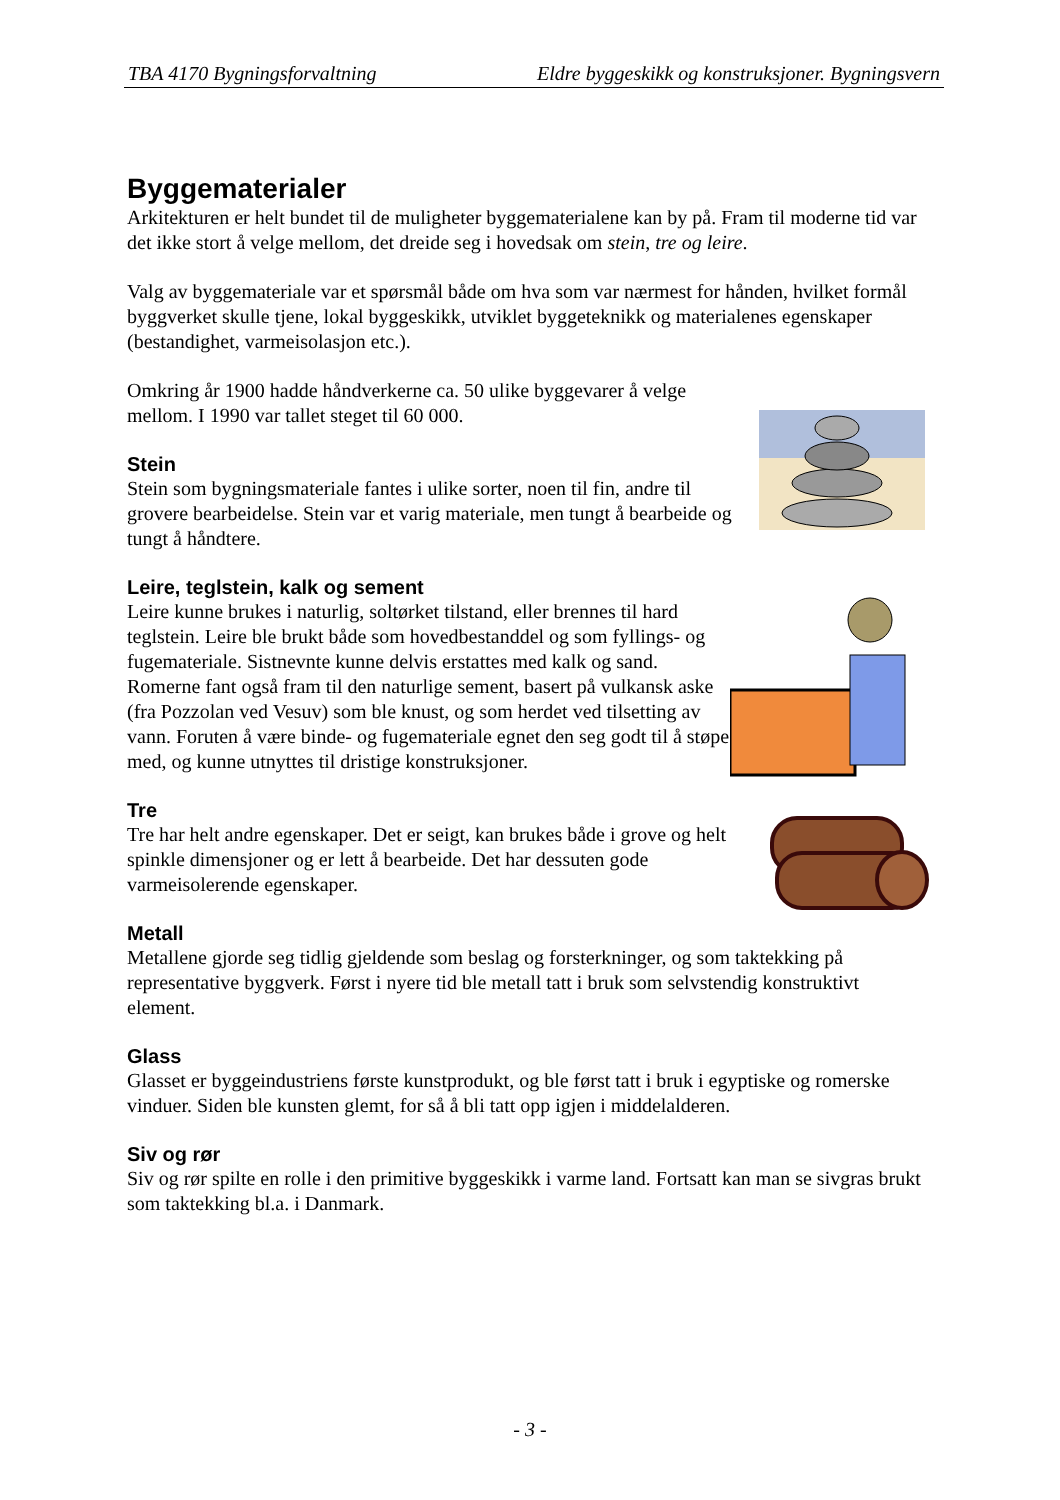TBA 4170 Bygningsforvaltning Eldre byggeskikk og konstruksjoner. Bygningsvern
Byggematerialer
Arkitekturen er helt bundet til de muligheter byggematerialene kan by på. Fram til moderne tid var det ikke stort å velge mellom, det dreide seg i hovedsak om stein, tre og leire.
Valg av byggemateriale var et spørsmål både om hva som var nærmest for hånden, hvilket formål byggverket skulle tjene, lokal byggeskikk, utviklet byggeteknikk og materialenes egenskaper (bestandighet, varmeisolasjon etc.).
Omkring år 1900 hadde håndverkerne ca. 50 ulike byggevarer å velge mellom. I 1990 var tallet steget til 60 000.
Stein
Stein som bygningsmateriale fantes i ulike sorter, noen til fin, andre til grovere bearbeidelse. Stein var et varig materiale, men tungt å bearbeide og tungt å håndtere.
Leire, teglstein, kalk og sement
Leire kunne brukes i naturlig, soltørket tilstand, eller brennes til hard teglstein. Leire ble brukt både som hovedbestanddel og som fyllings- og fugemateriale. Sistnevnte kunne delvis erstattes med kalk og sand. Romerne fant også fram til den naturlige sement, basert på vulkansk aske (fra Pozzolan ved Vesuv) som ble knust, og som herdet ved tilsetting av vann. Foruten å være binde- og fugemateriale egnet den seg godt til å støpe med, og kunne utnyttes til dristige konstruksjoner.
Tre
Tre har helt andre egenskaper. Det er seigt, kan brukes både i grove og helt spinkle dimensjoner og er lett å bearbeide. Det har dessuten gode varmeisolerende egenskaper.
Metall
Metallene gjorde seg tidlig gjeldende som beslag og forsterkninger, og som taktekking på representative byggverk. Først i nyere tid ble metall tatt i bruk som selvstendig konstruktivt element.
Glass
Glasset er byggeindustriens første kunstprodukt, og ble først tatt i bruk i egyptiske og romerske vinduer. Siden ble kunsten glemt, for så å bli tatt opp igjen i middelalderen.
Siv og rør
Siv og rør spilte en rolle i den primitive byggeskikk i varme land. Fortsatt kan man se sivgras brukt som taktekking bl.a. i Danmark.
- 3 -